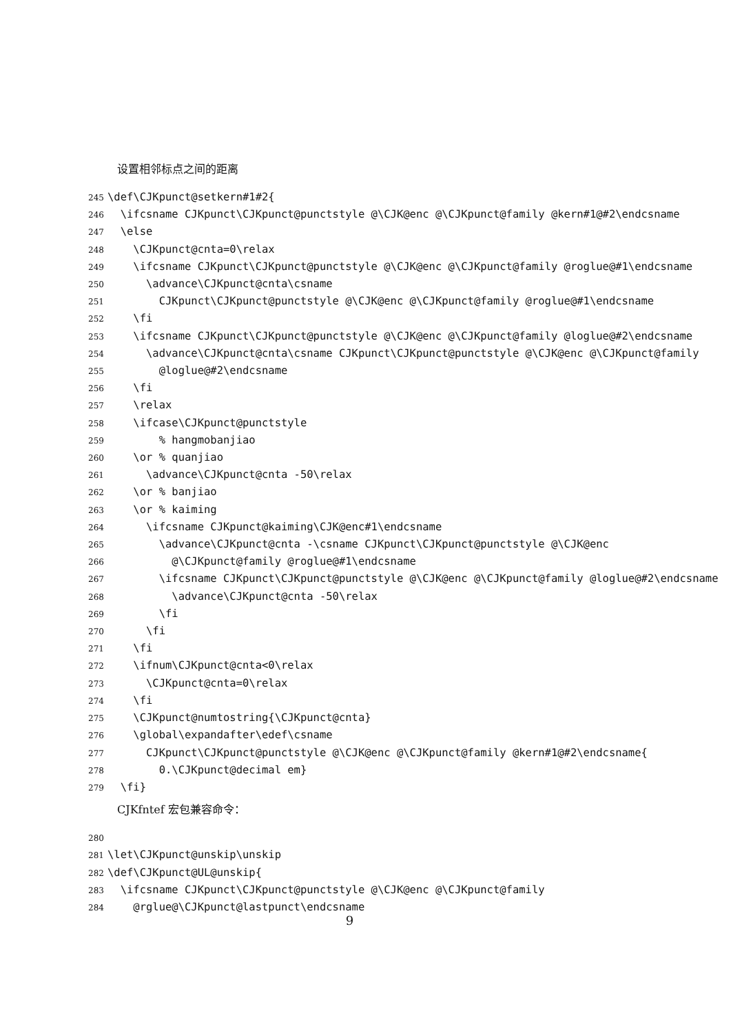设置相邻标点之间的距离
245 \def\CJKpunct@setkern#1#2{ 246 \ifcsname CJKpunct\CJKpunct@punctstyle @\CJK@enc @\CJKpunct@family @kern#1@#2\endcsname 247 \else 248 \CJKpunct@cnta=0\relax 249 \ifcsname CJKpunct\CJKpunct@punctstyle @\CJK@enc @\CJKpunct@family @roglue@#1\endcsname 250 \advance\CJKpunct@cnta\csname 251 CJKpunct\CJKpunct@punctstyle @\CJK@enc @\CJKpunct@family @roglue@#1\endcsname 252 \fi 253 \ifcsname CJKpunct\CJKpunct@punctstyle @\CJK@enc @\CJKpunct@family @loglue@#2\endcsname 254 \advance\CJKpunct@cnta\csname CJKpunct\CJKpunct@punctstyle @\CJK@enc @\CJKpunct@family 255 @loglue@#2\endcsname 256 \fi 257 \relax 258 \ifcase\CJKpunct@punctstyle 259 % hangmobanjiao 260 \or % quanjiao 261 \advance\CJKpunct@cnta -50\relax 262 \or % banjiao 263 \or % kaiming 264 \ifcsname CJKpunct@kaiming\CJK@enc#1\endcsname 265 \advance\CJKpunct@cnta -\csname CJKpunct\CJKpunct@punctstyle @\CJK@enc 266 @\CJKpunct@family @roglue@#1\endcsname 267 \ifcsname CJKpunct\CJKpunct@punctstyle @\CJK@enc @\CJKpunct@family @loglue@#2\endcsname 268 \advance\CJKpunct@cnta -50\relax 269 \fi 270 \fi 271 \fi 272 \ifnum\CJKpunct@cnta<0\relax 273 \CJKpunct@cnta=0\relax 274 \fi 275 \CJKpunct@numtostring{\CJKpunct@cnta} 276 \global\expandafter\edef\csname 277 CJKpunct\CJKpunct@punctstyle @\CJK@enc @\CJKpunct@family @kern#1@#2\endcsname{ 278 0.\CJKpunct@decimal em} 279 \fi}
CJKfntef 宏包兼容命令：
280 281 \let\CJKpunct@unskip\unskip 282 \def\CJKpunct@UL@unskip{ 283 \ifcsname CJKpunct\CJKpunct@punctstyle @\CJK@enc @\CJKpunct@family 284 @rglue@\CJKpunct@lastpunct\endcsname
9